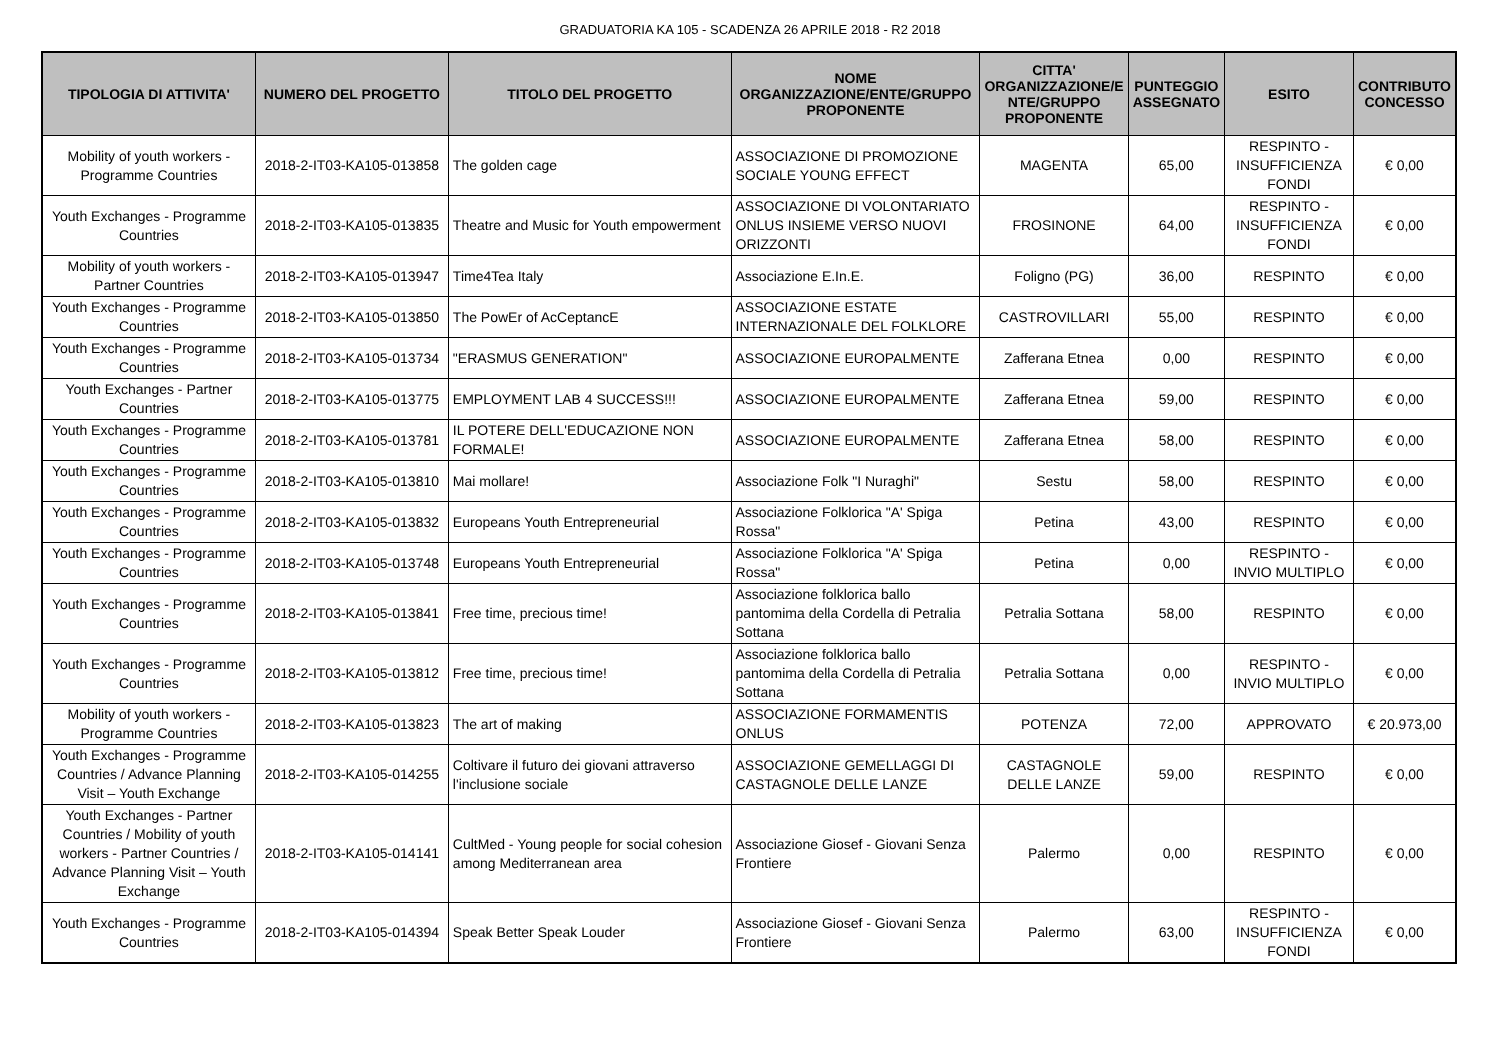GRADUATORIA KA 105 - SCADENZA 26 APRILE 2018 - R2 2018
| TIPOLOGIA DI ATTIVITA' | NUMERO DEL PROGETTO | TITOLO DEL PROGETTO | NOME ORGANIZZAZIONE/ENTE/GRUPPO PROPONENTE | CITTA' ORGANIZZAZIONE/E NTE/GRUPPO PROPONENTE | PUNTEGGIO ASSEGNATO | ESITO | CONTRIBUTO CONCESSO |
| --- | --- | --- | --- | --- | --- | --- | --- |
| Mobility of youth workers - Programme Countries | 2018-2-IT03-KA105-013858 | The golden cage | ASSOCIAZIONE DI PROMOZIONE SOCIALE YOUNG EFFECT | MAGENTA | 65,00 | RESPINTO - INSUFFICIENZA FONDI | € 0,00 |
| Youth Exchanges - Programme Countries | 2018-2-IT03-KA105-013835 | Theatre and Music for Youth empowerment | ASSOCIAZIONE DI VOLONTARIATO ONLUS INSIEME VERSO NUOVI ORIZZONTI | FROSINONE | 64,00 | RESPINTO - INSUFFICIENZA FONDI | € 0,00 |
| Mobility of youth workers - Partner Countries | 2018-2-IT03-KA105-013947 | Time4Tea Italy | Associazione E.In.E. | Foligno (PG) | 36,00 | RESPINTO | € 0,00 |
| Youth Exchanges - Programme Countries | 2018-2-IT03-KA105-013850 | The PowEr of AcCeptancE | ASSOCIAZIONE ESTATE INTERNAZIONALE DEL FOLKLORE | CASTROVILLARI | 55,00 | RESPINTO | € 0,00 |
| Youth Exchanges - Programme Countries | 2018-2-IT03-KA105-013734 | "ERASMUS GENERATION" | ASSOCIAZIONE EUROPALMENTE | Zafferana Etnea | 0,00 | RESPINTO | € 0,00 |
| Youth Exchanges - Partner Countries | 2018-2-IT03-KA105-013775 | EMPLOYMENT LAB 4 SUCCESS!!! | ASSOCIAZIONE EUROPALMENTE | Zafferana Etnea | 59,00 | RESPINTO | € 0,00 |
| Youth Exchanges - Programme Countries | 2018-2-IT03-KA105-013781 | IL POTERE DELL'EDUCAZIONE NON FORMALE! | ASSOCIAZIONE EUROPALMENTE | Zafferana Etnea | 58,00 | RESPINTO | € 0,00 |
| Youth Exchanges - Programme Countries | 2018-2-IT03-KA105-013810 | Mai mollare! | Associazione Folk "I Nuraghi" | Sestu | 58,00 | RESPINTO | € 0,00 |
| Youth Exchanges - Programme Countries | 2018-2-IT03-KA105-013832 | Europeans Youth Entrepreneurial | Associazione Folklorica "A' Spiga Rossa" | Petina | 43,00 | RESPINTO | € 0,00 |
| Youth Exchanges - Programme Countries | 2018-2-IT03-KA105-013748 | Europeans Youth Entrepreneurial | Associazione Folklorica "A' Spiga Rossa" | Petina | 0,00 | RESPINTO - INVIO MULTIPLO | € 0,00 |
| Youth Exchanges - Programme Countries | 2018-2-IT03-KA105-013841 | Free time, precious time! | Associazione folklorica ballo pantomima della Cordella di Petralia Sottana | Petralia Sottana | 58,00 | RESPINTO | € 0,00 |
| Youth Exchanges - Programme Countries | 2018-2-IT03-KA105-013812 | Free time, precious time! | Associazione folklorica ballo pantomima della Cordella di Petralia Sottana | Petralia Sottana | 0,00 | RESPINTO - INVIO MULTIPLO | € 0,00 |
| Mobility of youth workers - Programme Countries | 2018-2-IT03-KA105-013823 | The art of making | ASSOCIAZIONE FORMAMENTIS ONLUS | POTENZA | 72,00 | APPROVATO | € 20.973,00 |
| Youth Exchanges - Programme Countries / Advance Planning Visit – Youth Exchange | 2018-2-IT03-KA105-014255 | Coltivare il futuro dei giovani attraverso l'inclusione sociale | ASSOCIAZIONE GEMELLAGGI DI CASTAGNOLE DELLE LANZE | CASTAGNOLE DELLE LANZE | 59,00 | RESPINTO | € 0,00 |
| Youth Exchanges - Partner Countries / Mobility of youth workers - Partner Countries / Advance Planning Visit – Youth Exchange | 2018-2-IT03-KA105-014141 | CultMed - Young people for social cohesion among Mediterranean area | Associazione Giosef - Giovani Senza Frontiere | Palermo | 0,00 | RESPINTO | € 0,00 |
| Youth Exchanges - Programme Countries | 2018-2-IT03-KA105-014394 | Speak Better Speak Louder | Associazione Giosef - Giovani Senza Frontiere | Palermo | 63,00 | RESPINTO - INSUFFICIENZA FONDI | € 0,00 |